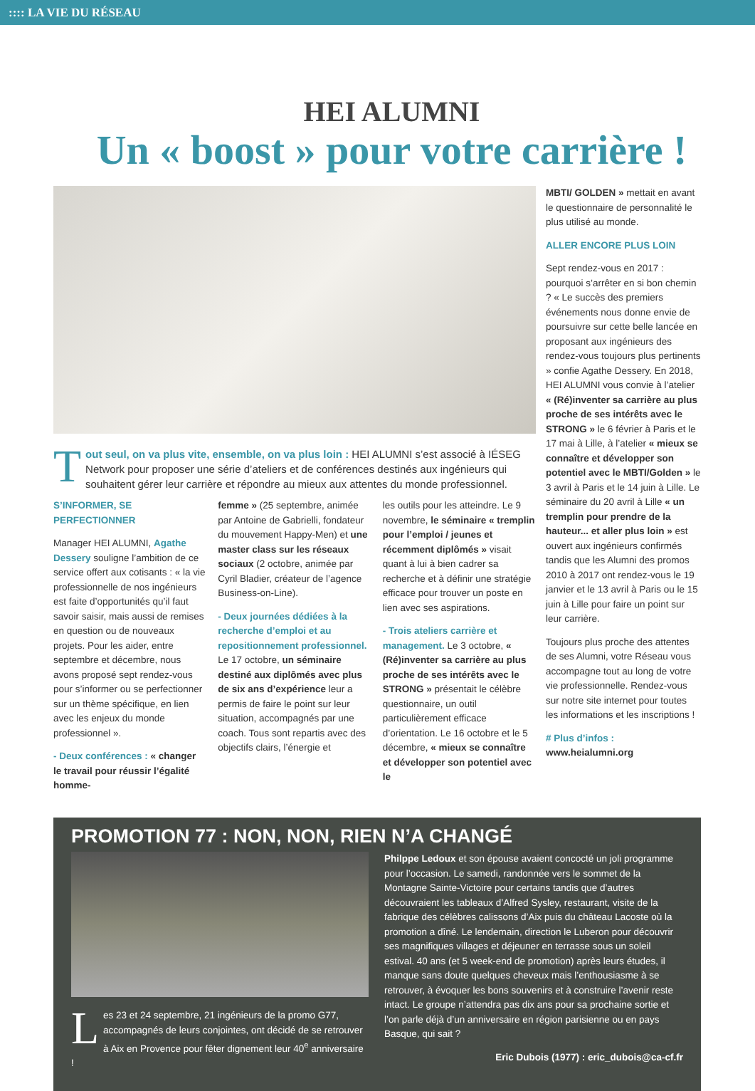:::: LA VIE DU RÉSEAU
HEI ALUMNI
Un « boost » pour votre carrière !
Tout seul, on va plus vite, ensemble, on va plus loin : HEI ALUMNI s’est associé à IÉSEG Network pour proposer une série d’ateliers et de conférences destinés aux ingénieurs qui souhaitent gérer leur carrière et répondre au mieux aux attentes du monde professionnel.
S’INFORMER, SE PERFECTIONNER
Manager HEI ALUMNI, Agathe Dessery souligne l’ambition de ce service offert aux cotisants : « la vie professionnelle de nos ingénieurs est faite d’opportunités qu’il faut savoir saisir, mais aussi de remises en question ou de nouveaux projets. Pour les aider, entre septembre et décembre, nous avons proposé sept rendez-vous pour s’informer ou se perfectionner sur un thème spécifique, en lien avec les enjeux du monde professionnel ».
- Deux conférences : « changer le travail pour réussir l’égalité homme-
femme » (25 septembre, animée par Antoine de Gabrielli, fondateur du mouvement Happy-Men) et une master class sur les réseaux sociaux (2 octobre, animée par Cyril Bladier, créateur de l’agence Business-on-Line).
- Deux journées dédiées à la recherche d’emploi et au repositionnement professionnel. Le 17 octobre, un séminaire destiné aux diplômés avec plus de six ans d’expérience leur a permis de faire le point sur leur situation, accompagnés par une coach. Tous sont repartis avec des objectifs clairs, l’énergie et
les outils pour les atteindre. Le 9 novembre, le séminaire « tremplin pour l’emploi / jeunes et récemment diplômés » visait quant à lui à bien cadrer sa recherche et à définir une stratégie efficace pour trouver un poste en lien avec ses aspirations.
- Trois ateliers carrière et management. Le 3 octobre, « (Ré)inventer sa carrière au plus proche de ses intérêts avec le STRONG » présentait le célèbre questionnaire, un outil particulièrement efficace d’orientation. Le 16 octobre et le 5 décembre, « mieux se connaître et développer son potentiel avec le
MBTI/ GOLDEN » mettait en avant le questionnaire de personnalité le plus utilisé au monde.
ALLER ENCORE PLUS LOIN
Sept rendez-vous en 2017 : pourquoi s’arrêter en si bon chemin ? « Le succès des premiers événements nous donne envie de poursuivre sur cette belle lancée en proposant aux ingénieurs des rendez-vous toujours plus pertinents » confie Agathe Dessery. En 2018, HEI ALUMNI vous convie à l’atelier « (Ré)inventer sa carrière au plus proche de ses intérêts avec le STRONG » le 6 février à Paris et le 17 mai à Lille, à l’atelier « mieux se connaître et développer son potentiel avec le MBTI/Golden » le 3 avril à Paris et le 14 juin à Lille. Le séminaire du 20 avril à Lille « un tremplin pour prendre de la hauteur... et aller plus loin » est ouvert aux ingénieurs confirmés tandis que les Alumni des promos 2010 à 2017 ont rendez-vous le 19 janvier et le 13 avril à Paris ou le 15 juin à Lille pour faire un point sur leur carrière.
Toujours plus proche des attentes de ses Alumni, votre Réseau vous accompagne tout au long de votre vie professionnelle. Rendez-vous sur notre site internet pour toutes les informations et les inscriptions !
# Plus d’infos : www.heialumni.org
PROMOTION 77 : NON, NON, RIEN N’A CHANGÉ
Les 23 et 24 septembre, 21 ingénieurs de la promo G77, accompagnés de leurs conjointes, ont décidé de se retrouver à Aix en Provence pour fêter dignement leur 40<sup>e</sup> anniversaire !
Philppe Ledoux et son épouse avaient concocté un joli programme pour l’occasion. Le samedi, randonnée vers le sommet de la Montagne Sainte-Victoire pour certains tandis que d’autres découvraient les tableaux d’Alfred Sysley, restaurant, visite de la fabrique des célèbres calissons d’Aix puis du château Lacoste où la promotion a dîné. Le lendemain, direction le Luberon pour découvrir ses magnifiques villages et déjeuner en terrasse sous un soleil estival. 40 ans (et 5 week-end de promotion) après leurs études, il manque sans doute quelques cheveux mais l’enthousiasme à se retrouver, à évoquer les bons souvenirs et à construire l’avenir reste intact. Le groupe n’attendra pas dix ans pour sa prochaine sortie et l’on parle déjà d’un anniversaire en région parisienne ou en pays Basque, qui sait ?
Eric Dubois (1977) : eric_dubois@ca-cf.fr